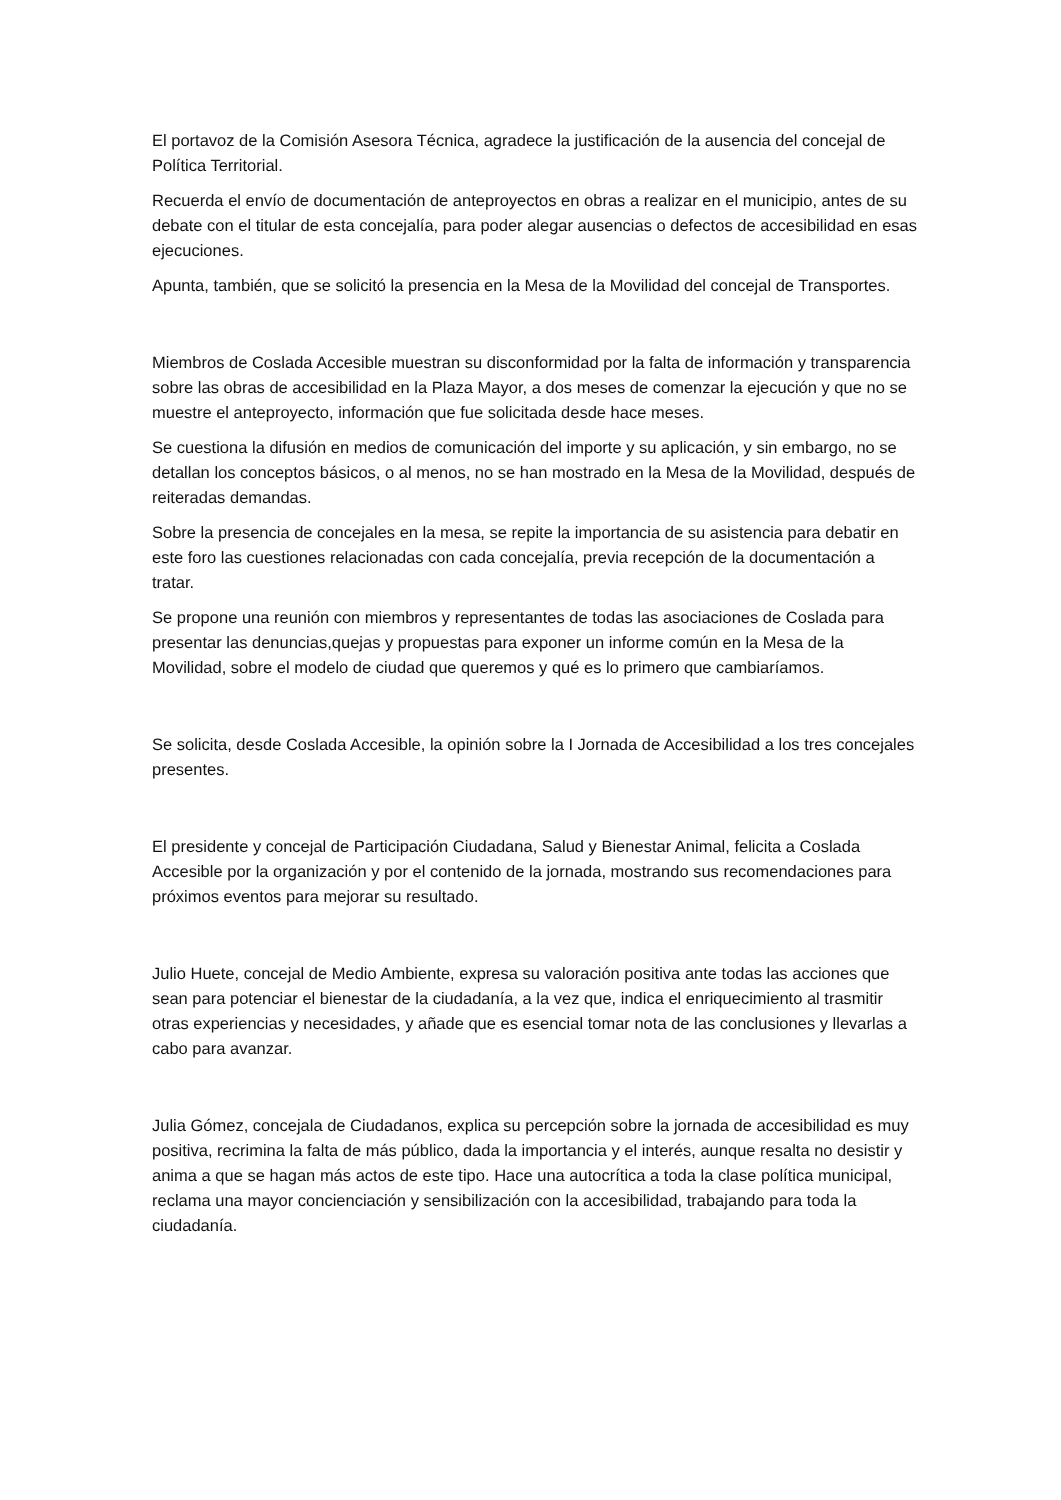El portavoz de la Comisión Asesora Técnica, agradece la justificación de la ausencia del concejal de Política Territorial.
Recuerda el envío de documentación de anteproyectos en obras a realizar en el municipio, antes de su debate con el titular de esta concejalía, para poder alegar ausencias o defectos de accesibilidad en esas ejecuciones.
Apunta, también, que se solicitó la presencia en la Mesa de la Movilidad del concejal de Transportes.
Miembros de Coslada Accesible muestran su disconformidad por la falta de información y transparencia sobre las obras de accesibilidad en la Plaza Mayor, a dos meses de comenzar la ejecución y que no se muestre el anteproyecto, información que fue solicitada desde hace meses.
Se cuestiona la difusión en medios de comunicación del importe y su aplicación, y sin embargo, no se detallan los conceptos básicos, o al menos, no se han mostrado en la Mesa de la Movilidad, después de reiteradas demandas.
Sobre la presencia de concejales en la mesa, se repite la importancia de su asistencia para debatir en este foro las cuestiones relacionadas con cada concejalía, previa recepción de la documentación a tratar.
Se propone una reunión con miembros y representantes de todas las asociaciones de Coslada para presentar las denuncias,quejas y propuestas para exponer un informe común en la Mesa de la Movilidad, sobre el modelo de ciudad que queremos y qué es lo primero que cambiaríamos.
Se solicita, desde Coslada Accesible, la opinión sobre la I Jornada de Accesibilidad a los tres concejales presentes.
El presidente y concejal de Participación Ciudadana, Salud y Bienestar Animal, felicita a Coslada Accesible por la organización y por el contenido de la jornada, mostrando sus recomendaciones para próximos eventos para mejorar su resultado.
Julio Huete, concejal de Medio Ambiente, expresa su valoración positiva ante todas las acciones que sean para potenciar el bienestar de la ciudadanía, a la vez que, indica el enriquecimiento al trasmitir otras experiencias y necesidades, y añade que es esencial tomar nota de las conclusiones y llevarlas a cabo para avanzar.
Julia Gómez, concejala de Ciudadanos, explica su percepción sobre la jornada de accesibilidad es muy positiva, recrimina la falta de más público, dada la importancia y el interés, aunque resalta no desistir y anima a que se hagan más actos de este tipo. Hace una autocrítica a toda la clase política municipal, reclama una mayor concienciación y sensibilización con la accesibilidad, trabajando para toda la ciudadanía.